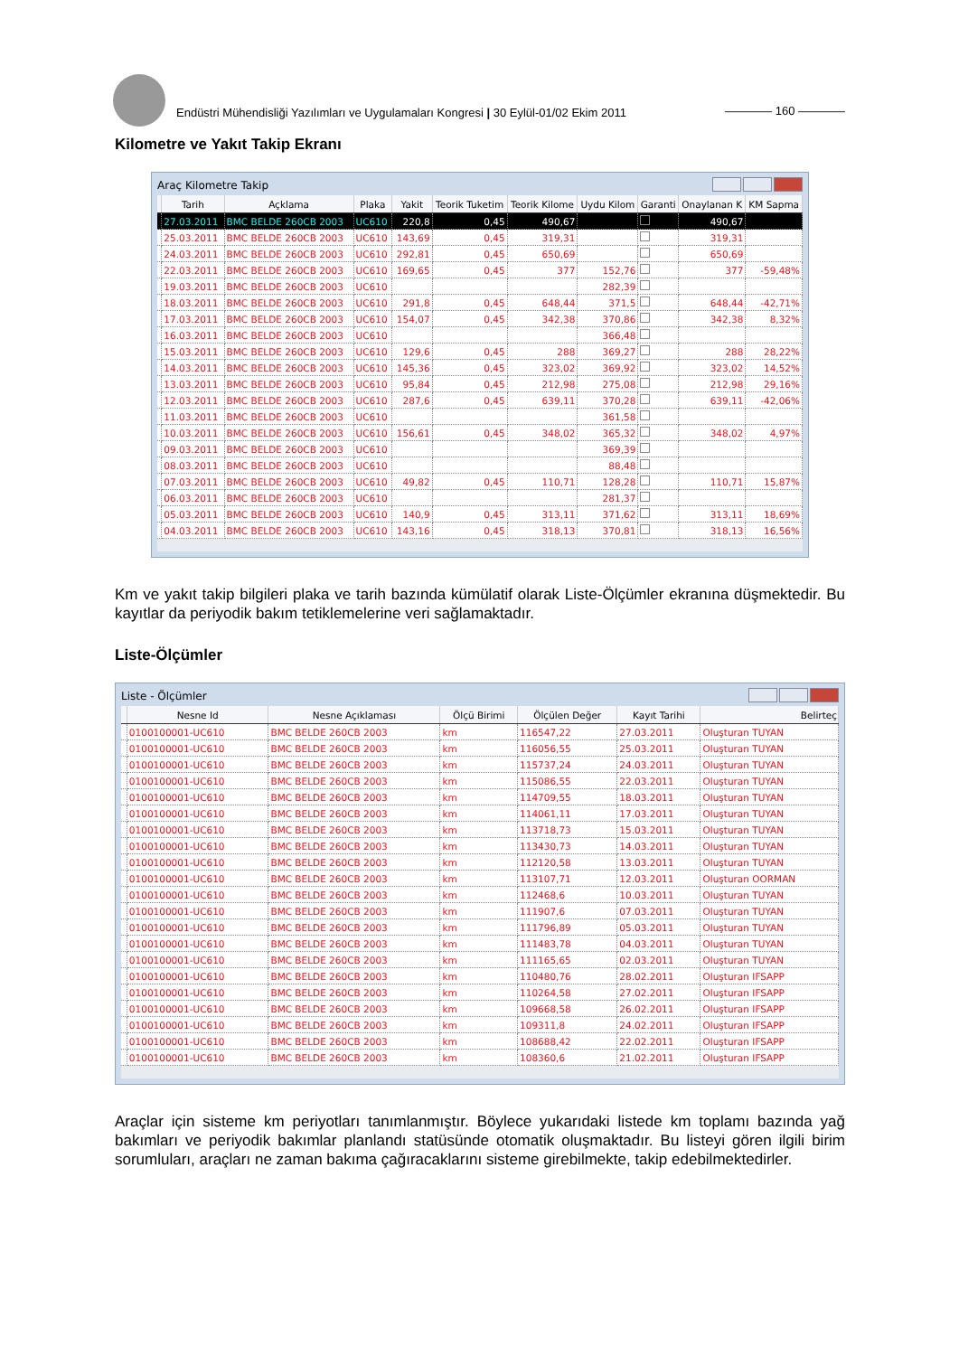Endüstri Mühendisliği Yazılımları ve Uygulamaları Kongresi | 30 Eylül-01/02 Ekim 2011
———— 160 ————
Kilometre ve Yakıt Takip Ekranı
Araç Kilometre Takip
| | Tarih | Açklama | Plaka | Yakit | Teorik Tuketim | Teorik Kilome | Uydu Kilom | Garanti | Onaylanan K | KM Sapma |
| --- | --- | --- | --- | --- | --- | --- | --- | --- | --- | --- |
| | 27.03.2011 | BMC BELDE 260CB 2003 | UC610 | 220,8 | 0,45 | 490,67 | | | 490,67 | |
| | 25.03.2011 | BMC BELDE 260CB 2003 | UC610 | 143,69 | 0,45 | 319,31 | | | 319,31 | |
| | 24.03.2011 | BMC BELDE 260CB 2003 | UC610 | 292,81 | 0,45 | 650,69 | | | 650,69 | |
| | 22.03.2011 | BMC BELDE 260CB 2003 | UC610 | 169,65 | 0,45 | 377 | 152,76 | | 377 | -59,48% |
| | 19.03.2011 | BMC BELDE 260CB 2003 | UC610 | | | | 282,39 | | | |
| | 18.03.2011 | BMC BELDE 260CB 2003 | UC610 | 291,8 | 0,45 | 648,44 | 371,5 | | 648,44 | -42,71% |
| | 17.03.2011 | BMC BELDE 260CB 2003 | UC610 | 154,07 | 0,45 | 342,38 | 370,86 | | 342,38 | 8,32% |
| | 16.03.2011 | BMC BELDE 260CB 2003 | UC610 | | | | 366,48 | | | |
| | 15.03.2011 | BMC BELDE 260CB 2003 | UC610 | 129,6 | 0,45 | 288 | 369,27 | | 288 | 28,22% |
| | 14.03.2011 | BMC BELDE 260CB 2003 | UC610 | 145,36 | 0,45 | 323,02 | 369,92 | | 323,02 | 14,52% |
| | 13.03.2011 | BMC BELDE 260CB 2003 | UC610 | 95,84 | 0,45 | 212,98 | 275,08 | | 212,98 | 29,16% |
| | 12.03.2011 | BMC BELDE 260CB 2003 | UC610 | 287,6 | 0,45 | 639,11 | 370,28 | | 639,11 | -42,06% |
| | 11.03.2011 | BMC BELDE 260CB 2003 | UC610 | | | | 361,58 | | | |
| | 10.03.2011 | BMC BELDE 260CB 2003 | UC610 | 156,61 | 0,45 | 348,02 | 365,32 | | 348,02 | 4,97% |
| | 09.03.2011 | BMC BELDE 260CB 2003 | UC610 | | | | 369,39 | | | |
| | 08.03.2011 | BMC BELDE 260CB 2003 | UC610 | | | | 88,48 | | | |
| | 07.03.2011 | BMC BELDE 260CB 2003 | UC610 | 49,82 | 0,45 | 110,71 | 128,28 | | 110,71 | 15,87% |
| | 06.03.2011 | BMC BELDE 260CB 2003 | UC610 | | | | 281,37 | | | |
| | 05.03.2011 | BMC BELDE 260CB 2003 | UC610 | 140,9 | 0,45 | 313,11 | 371,62 | | 313,11 | 18,69% |
| | 04.03.2011 | BMC BELDE 260CB 2003 | UC610 | 143,16 | 0,45 | 318,13 | 370,81 | | 318,13 | 16,56% |
Km ve yakıt takip bilgileri plaka ve tarih bazında kümülatif olarak Liste-Ölçümler ekranına düşmektedir. Bu kayıtlar da periyodik bakım tetiklemelerine veri sağlamaktadır.
Liste-Ölçümler
Liste - Ölçümler
| | Nesne Id | Nesne Açıklaması | Ölçü Birimi | Ölçülen Değer | Kayıt Tarihi | Belirteç |
| --- | --- | --- | --- | --- | --- | --- |
| | 0100100001-UC610 | BMC BELDE 260CB 2003 | km | 116547,22 | 27.03.2011 | Oluşturan TUYAN |
| | 0100100001-UC610 | BMC BELDE 260CB 2003 | km | 116056,55 | 25.03.2011 | Oluşturan TUYAN |
| | 0100100001-UC610 | BMC BELDE 260CB 2003 | km | 115737,24 | 24.03.2011 | Oluşturan TUYAN |
| | 0100100001-UC610 | BMC BELDE 260CB 2003 | km | 115086,55 | 22.03.2011 | Oluşturan TUYAN |
| | 0100100001-UC610 | BMC BELDE 260CB 2003 | km | 114709,55 | 18.03.2011 | Oluşturan TUYAN |
| | 0100100001-UC610 | BMC BELDE 260CB 2003 | km | 114061,11 | 17.03.2011 | Oluşturan TUYAN |
| | 0100100001-UC610 | BMC BELDE 260CB 2003 | km | 113718,73 | 15.03.2011 | Oluşturan TUYAN |
| | 0100100001-UC610 | BMC BELDE 260CB 2003 | km | 113430,73 | 14.03.2011 | Oluşturan TUYAN |
| | 0100100001-UC610 | BMC BELDE 260CB 2003 | km | 112120,58 | 13.03.2011 | Oluşturan TUYAN |
| | 0100100001-UC610 | BMC BELDE 260CB 2003 | km | 113107,71 | 12.03.2011 | Oluşturan OORMAN |
| | 0100100001-UC610 | BMC BELDE 260CB 2003 | km | 112468,6 | 10.03.2011 | Oluşturan TUYAN |
| | 0100100001-UC610 | BMC BELDE 260CB 2003 | km | 111907,6 | 07.03.2011 | Oluşturan TUYAN |
| | 0100100001-UC610 | BMC BELDE 260CB 2003 | km | 111796,89 | 05.03.2011 | Oluşturan TUYAN |
| | 0100100001-UC610 | BMC BELDE 260CB 2003 | km | 111483,78 | 04.03.2011 | Oluşturan TUYAN |
| | 0100100001-UC610 | BMC BELDE 260CB 2003 | km | 111165,65 | 02.03.2011 | Oluşturan TUYAN |
| | 0100100001-UC610 | BMC BELDE 260CB 2003 | km | 110480,76 | 28.02.2011 | Oluşturan IFSAPP |
| | 0100100001-UC610 | BMC BELDE 260CB 2003 | km | 110264,58 | 27.02.2011 | Oluşturan IFSAPP |
| | 0100100001-UC610 | BMC BELDE 260CB 2003 | km | 109668,58 | 26.02.2011 | Oluşturan IFSAPP |
| | 0100100001-UC610 | BMC BELDE 260CB 2003 | km | 109311,8 | 24.02.2011 | Oluşturan IFSAPP |
| | 0100100001-UC610 | BMC BELDE 260CB 2003 | km | 108688,42 | 22.02.2011 | Oluşturan IFSAPP |
| | 0100100001-UC610 | BMC BELDE 260CB 2003 | km | 108360,6 | 21.02.2011 | Oluşturan IFSAPP |
Araçlar için sisteme km periyotları tanımlanmıştır. Böylece yukarıdaki listede km toplamı bazında yağ bakımları ve periyodik bakımlar planlandı statüsünde otomatik oluşmaktadır. Bu listeyi gören ilgili birim sorumluları, araçları ne zaman bakıma çağıracaklarını sisteme girebilmekte, takip edebilmektedirler.